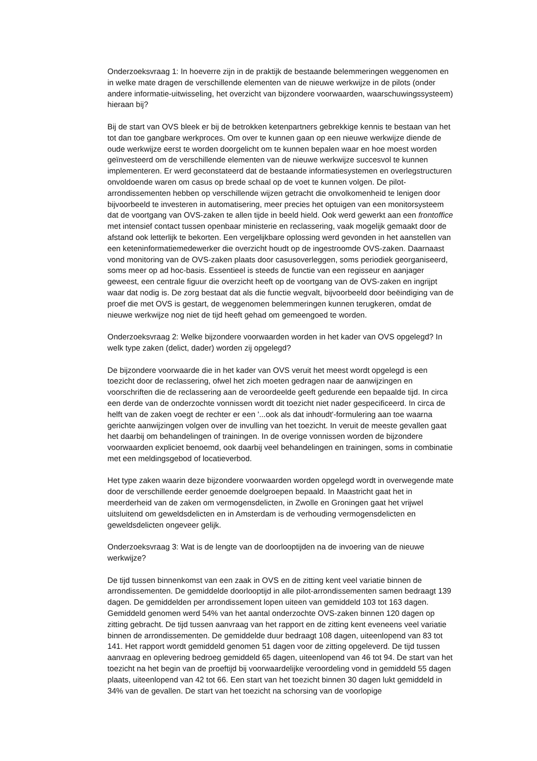Onderzoeksvraag 1: In hoeverre zijn in de praktijk de bestaande belemmeringen weggenomen en in welke mate dragen de verschillende elementen van de nieuwe werkwijze in de pilots (onder andere informatie-uitwisseling, het overzicht van bijzondere voorwaarden, waarschuwingssysteem) hieraan bij?
Bij de start van OVS bleek er bij de betrokken ketenpartners gebrekkige kennis te bestaan van het tot dan toe gangbare werkproces. Om over te kunnen gaan op een nieuwe werkwijze diende de oude werkwijze eerst te worden doorgelicht om te kunnen bepalen waar en hoe moest worden geïnvesteerd om de verschillende elementen van de nieuwe werkwijze succesvol te kunnen implementeren. Er werd geconstateerd dat de bestaande informatiesystemen en overlegstructuren onvoldoende waren om casus op brede schaal op de voet te kunnen volgen. De pilot-arrondissementen hebben op verschillende wijzen getracht die onvolkomenheid te lenigen door bijvoorbeeld te investeren in automatisering, meer precies het optuigen van een monitorsysteem dat de voortgang van OVS-zaken te allen tijde in beeld hield. Ook werd gewerkt aan een frontoffice met intensief contact tussen openbaar ministerie en reclassering, vaak mogelijk gemaakt door de afstand ook letterlijk te bekorten. Een vergelijkbare oplossing werd gevonden in het aanstellen van een keteninformatiemedewerker die overzicht houdt op de ingestroomde OVS-zaken. Daarnaast vond monitoring van de OVS-zaken plaats door casusoverleggen, soms periodiek georganiseerd, soms meer op ad hoc-basis. Essentieel is steeds de functie van een regisseur en aanjager geweest, een centrale figuur die overzicht heeft op de voortgang van de OVS-zaken en ingrijpt waar dat nodig is. De zorg bestaat dat als die functie wegvalt, bijvoorbeeld door beëindiging van de proef die met OVS is gestart, de weggenomen belemmeringen kunnen terugkeren, omdat de nieuwe werkwijze nog niet de tijd heeft gehad om gemeengoed te worden.
Onderzoeksvraag 2: Welke bijzondere voorwaarden worden in het kader van OVS opgelegd? In welk type zaken (delict, dader) worden zij opgelegd?
De bijzondere voorwaarde die in het kader van OVS veruit het meest wordt opgelegd is een toezicht door de reclassering, ofwel het zich moeten gedragen naar de aanwijzingen en voorschriften die de reclassering aan de veroordeelde geeft gedurende een bepaalde tijd. In circa een derde van de onderzochte vonnissen wordt dit toezicht niet nader gespecificeerd. In circa de helft van de zaken voegt de rechter er een '...ook als dat inhoudt'-formulering aan toe waarna gerichte aanwijzingen volgen over de invulling van het toezicht. In veruit de meeste gevallen gaat het daarbij om behandelingen of trainingen. In de overige vonnissen worden de bijzondere voorwaarden expliciet benoemd, ook daarbij veel behandelingen en trainingen, soms in combinatie met een meldingsgebod of locatieverbod.
Het type zaken waarin deze bijzondere voorwaarden worden opgelegd wordt in overwegende mate door de verschillende eerder genoemde doelgroepen bepaald. In Maastricht gaat het in meerderheid van de zaken om vermogensdelicten, in Zwolle en Groningen gaat het vrijwel uitsluitend om geweldsdelicten en in Amsterdam is de verhouding vermogensdelicten en geweldsdelicten ongeveer gelijk.
Onderzoeksvraag 3: Wat is de lengte van de doorlooptijden na de invoering van de nieuwe werkwijze?
De tijd tussen binnenkomst van een zaak in OVS en de zitting kent veel variatie binnen de arrondissementen. De gemiddelde doorlooptijd in alle pilot-arrondissementen samen bedraagt 139 dagen. De gemiddelden per arrondissement lopen uiteen van gemiddeld 103 tot 163 dagen. Gemiddeld genomen werd 54% van het aantal onderzochte OVS-zaken binnen 120 dagen op zitting gebracht. De tijd tussen aanvraag van het rapport en de zitting kent eveneens veel variatie binnen de arrondissementen. De gemiddelde duur bedraagt 108 dagen, uiteenlopend van 83 tot 141. Het rapport wordt gemiddeld genomen 51 dagen voor de zitting opgeleverd. De tijd tussen aanvraag en oplevering bedroeg gemiddeld 65 dagen, uiteenlopend van 46 tot 94. De start van het toezicht na het begin van de proeftijd bij voorwaardelijke veroordeling vond in gemiddeld 55 dagen plaats, uiteenlopend van 42 tot 66. Een start van het toezicht binnen 30 dagen lukt gemiddeld in 34% van de gevallen. De start van het toezicht na schorsing van de voorlopige